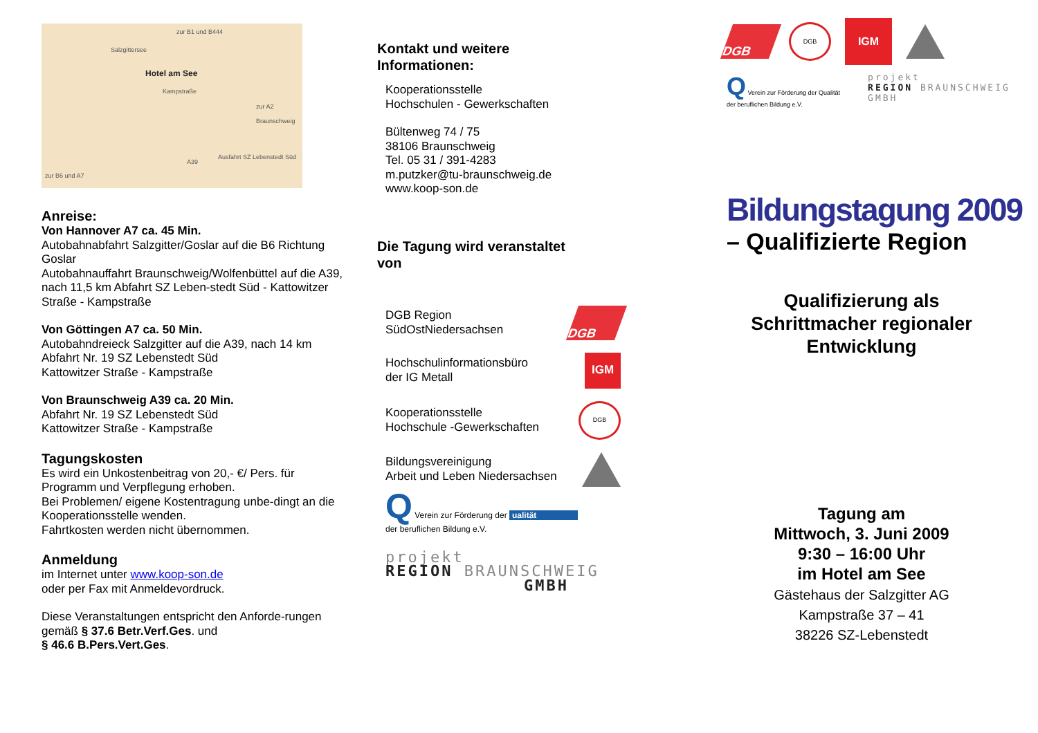zur B1 und B444
Salzgittersee
Hotel am See
Kampstraße
zur A2 Braunschweig
Ausfahrt SZ Lebenstedt Süd
A39
zur B6 und A7
Anreise:
Von Hannover A7 ca. 45 Min.
Autobahnabfahrt Salzgitter/Goslar auf die B6 Richtung Goslar
Autobahnauffahrt Braunschweig/Wolfenbüttel auf die A39, nach 11,5 km Abfahrt SZ Leben-stedt Süd - Kattowitzer Straße - Kampstraße
Von Göttingen A7 ca. 50 Min.
Autobahndreieck Salzgitter auf die A39, nach 14 km Abfahrt Nr. 19 SZ Lebenstedt Süd
Kattowitzer Straße - Kampstraße
Von Braunschweig A39 ca. 20 Min.
Abfahrt Nr. 19 SZ Lebenstedt Süd
Kattowitzer Straße - Kampstraße
Tagungskosten
Es wird ein Unkostenbeitrag von 20,- €/ Pers. für Programm und Verpflegung erhoben.
Bei Problemen/ eigene Kostentragung unbe-dingt an die Kooperationsstelle wenden.
Fahrtkosten werden nicht übernommen.
Anmeldung
im Internet unter www.koop-son.de
oder per Fax mit Anmeldevordruck.
Diese Veranstaltungen entspricht den Anforde-rungen gemäß § 37.6 Betr.Verf.Ges. und
§ 46.6 B.Pers.Vert.Ges.
Kontakt und weitere
Informationen:
Kooperationsstelle
Hochschulen - Gewerkschaften
Bültenweg 74 / 75
38106 Braunschweig
Tel. 05 31 / 391-4283
m.putzker@tu-braunschweig.de
www.koop-son.de
Die Tagung wird veranstaltet
von
DGB Region
SüdOstNiedersachsen
DGB
Hochschulinformationsbüro
der IG Metall
IGM
Kooperationsstelle
Hochschule -Gewerkschaften
DGB
Bildungsvereinigung
Arbeit und Leben Niedersachsen
Q Verein zur Förderung der ualität
der beruflichen Bildung e.V.
projekt
REGION BRAUNSCHWEIG
GMBH
DGB
DGB
IGM
Q Verein zur Förderung der Qualität
der beruflichen Bildung e.V.
projekt
REGION BRAUNSCHWEIG
GMBH
Bildungstagung 2009
– Qualifizierte Region
Qualifizierung als Schrittmacher regionaler Entwicklung
Tagung am
Mittwoch, 3. Juni 2009
9:30 – 16:00 Uhr
im Hotel am See
Gästehaus der Salzgitter AG
Kampstraße 37 – 41
38226 SZ-Lebenstedt